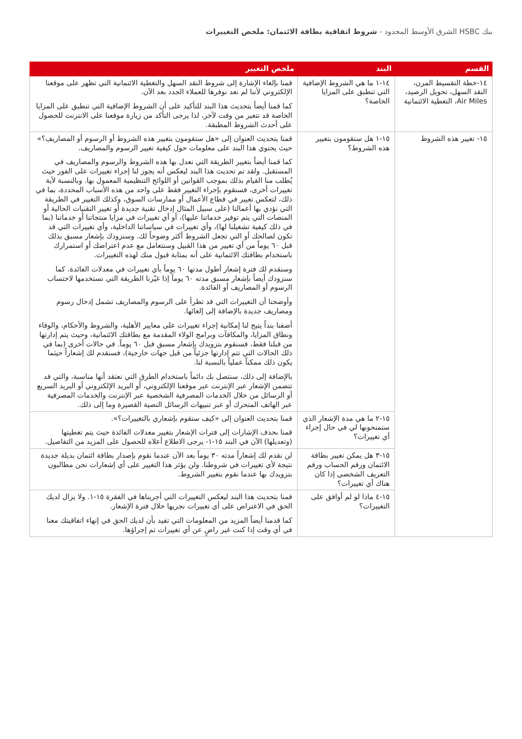بنك HSBC الشرق الأوسط المحدود - شروط اتفاقية بطاقة الائتمان: ملخص التغييرات
| القسم | البند | ملخص التغيير |
| --- | --- | --- |
| ١٤-خطة التقسيط المرن، النقد السهل، تحويل الرصيد، Air Miles، التغطية الائتمانية | ١٤-١ ما هي الشروط الإضافية التي تنطبق على المزايا الخاصة؟ | قمنا بإلغاء الإشارة إلى شروط النقد السهل والتغطية الائتمانية التي تظهر على موقعنا الإلكتروني لأننا لم نعد نوفرها للعملاء الجدد بعد الآن. كما قمنا أيضاً بتحديث هذا البند للتأكيد على أن الشروط الإضافية التي تنطبق على المزايا الخاصة قد تتغير من وقت لآخر، لذا يرجى التأكد من زيارة موقعنا على الانترنت للحصول على أحدث الشروط المطبقة. |
| ١٥- تغيير هذه الشروط | ١٥-١ هل ستقومون بتغيير هذه الشروط؟ | قمنا بتحديث العنوان إلى «هل ستقومون بتغيير هذه الشروط أو الرسوم أو المصاريف؟» حيث يحتوي هذا البند على معلومات حول كيفية تغيير الرسوم والمصاريف. كما قمنا أيضاً بتغيير الطريقة التي نعدل بها هذه الشروط والرسوم والمصاريف في المستقبل. ولقد تم تحديث هذا البند ليعكس أنه يجوز لنا إجراء تغييرات على الفور حيث يُطلب منا القيام بذلك بموجب القوانين أو اللوائح التنظيمية المعمول بها. وبالنسبة لأية تغييرات أخرى، فسنقوم بإجراء التغيير فقط على واحد من هذه الأسباب المحددة، بما في ذلك، لتعكس تغيير في قطاع الأعمال أو ممارسات السوق، وكذلك التغيير في الطريقة التي نؤدي بها أعمالنا (على سبيل المثال إدخال تقنية جديدة أو تغيير التقنيات الحالية أو المنصات التي يتم توفير خدماتنا عليها)، أو أي تغييرات في مزايا منتجاتنا أو خدماتنا (بما في ذلك كيفية تشغيلنا لها)، وأي تغييرات في سياساتنا الداخلية، وأي تغييرات التي قد تكون لصالحك أو التي تجعل الشروط أكثر وضوحاً لك. وسنزودك بإشعار مسبق بذلك قبل ٦٠ يوماً من أي تغيير من هذا القبيل وسنتعامل مع عدم اعتراضك أو استمرارك باستخدام بطاقتك الائتمانية على أنه بمثابة قبول منك لهذه التغييرات. وسنقدم لك فترة إشعار أطول مدتها ٦٠ يوماً بأي تغييرات في معدلات الفائدة. كما سنزودك أيضاً بإشعار مسبق مدته ٦٠ يوماً إذا غيّرنا الطريقة التي نستخدمها لاحتساب الرسوم أو المصاريف أو الفائدة. وأوضحنا أن التغييرات التي قد تطرأ على الرسوم والمصاريف تشمل إدخال رسوم ومصاريف جديدة بالإضافة إلى إلغائها. أضفنا بنداً يتيح لنا إمكانية إجراء تغييرات على معايير الأهلية، والشروط والأحكام، والوفاء ونطاق المزايا، والمكافآت وبرامج الولاء المقدمة مع بطاقتك الائتمانية، وحيث يتم إدارتها من قبلنا فقط، فسنقوم بتزويدك بإشعار مسبق قبل ٦٠ يوماً. في حالات أخرى (بما في ذلك الحالات التي تتم إدارتها جزئياً من قبل جهات خارجية)، فسنقدم لك إشعاراً حيثما يكون ذلك ممكناً عملياً بالنسبة لنا. بالإضافة إلى ذلك، سنتصل بك دائماً باستخدام الطرق التي نعتقد أنها مناسبة، والتي قد تتضمن الإشعار عبر الإنترنت عبر موقعنا الإلكتروني، أو البريد الإلكتروني أو البريد السريع أو الرسائل من خلال الخدمات المصرفية الشخصية عبر الإنترنت والخدمات المصرفية عبر الهاتف المتحرك أو عبر تنبيهات الرسائل النصية القصيرة وما إلى ذلك. |
| | ١٥-٢ ما هي مدة الإشعار الذي ستمنحونها لي في حال إجراء أي تغييرات؟ | قمنا بتحديث العنوان إلى «كيف ستقوم بإشعاري بالتغييرات؟». قمنا بحذف الإشارات إلى فترات الإشعار بتغيير معدلات الفائدة حيث يتم تغطيتها (وتعديلها) الآن في البند ١٥-١- يرجى الاطلاع أعلاه للحصول على المزيد من التفاصيل. |
| | ١٥-٣ هل يمكن تغيير بطاقة الائتمان ورقم الحساب ورقم التعريف الشخصي إذا كان هناك أي تغييرات؟ | لن نقدم لك إشعاراً مدته ٣٠ يوماً بعد الآن عندما نقوم بإصدار بطاقة ائتمان بديلة جديدة نتيجة لأي تغييرات في شروطنا. ولن يؤثر هذا التغيير على أي إشعارات نحن مطالبون بتزويدك بها عندما نقوم بتغيير الشروط. |
| | ١٥-٤ ماذا لو لم أوافق على التغييرات؟ | قمنا بتحديث هذا البند ليعكس التغييرات التي أجريناها في الفقرة ١٥-١. ولا يزال لديك الحق في الاعتراض على أي تغييرات نجريها خلال فترة الإشعار. كما قدمنا أيضاً المزيد من المعلومات التي تفيد بأن لديك الحق في إنهاء اتفاقيتك معنا في أي وقت إذا كنت غير راضٍ عن أي تغييرات تم إجراؤها. |